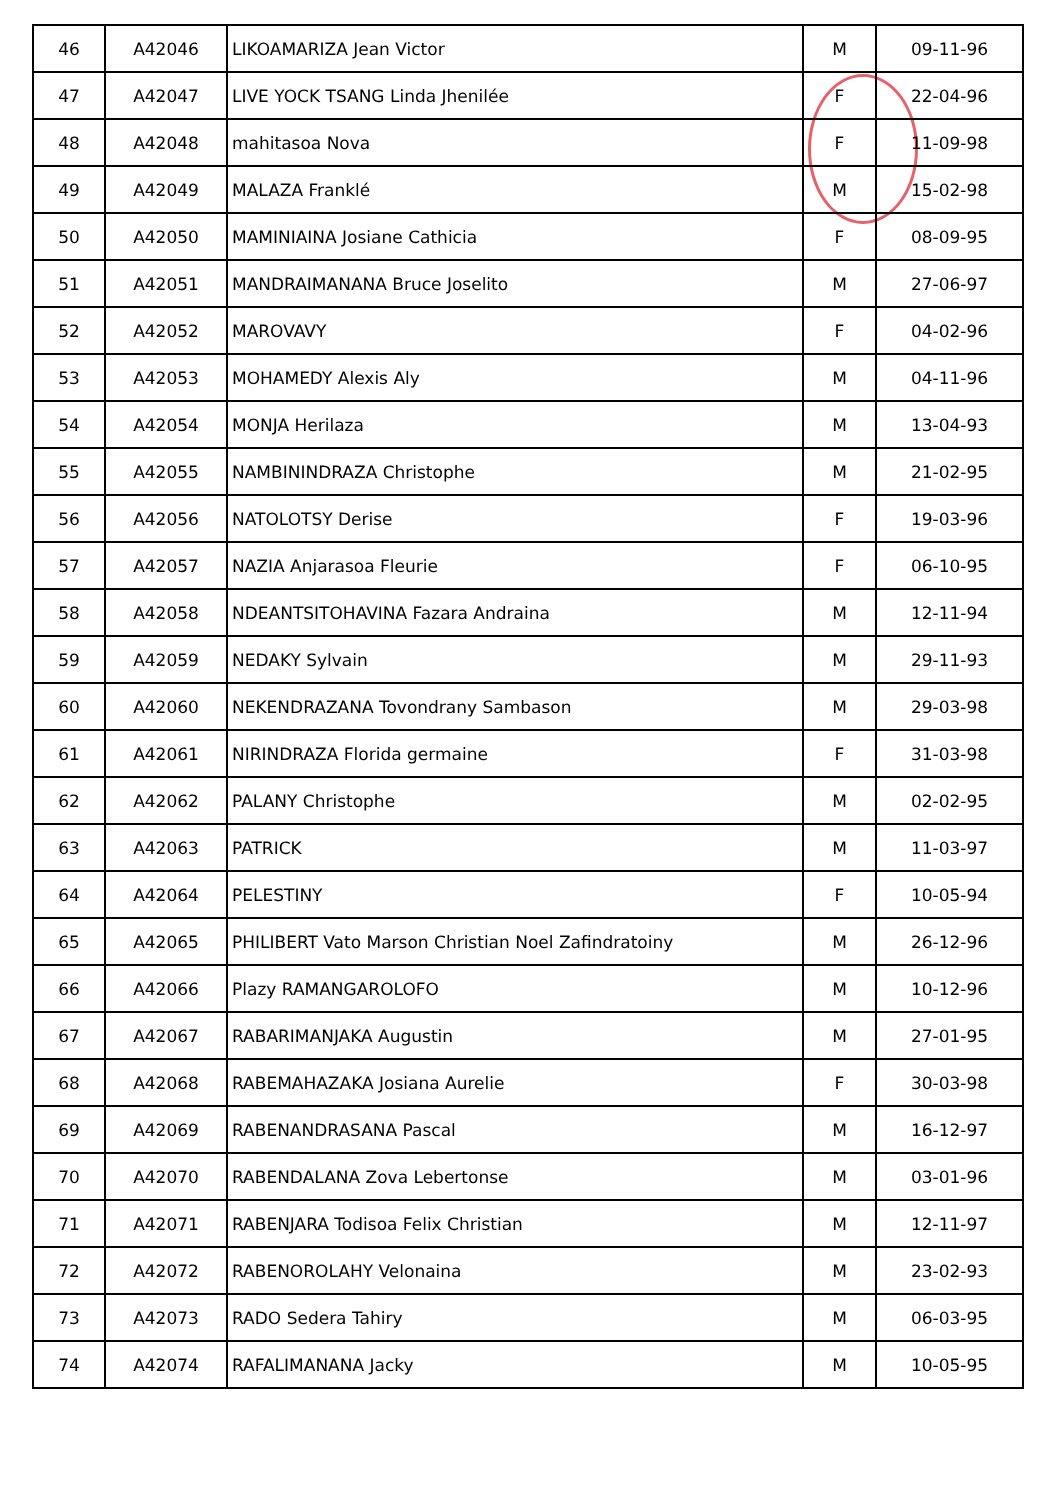| 46 | A42046 | LIKOAMARIZA Jean Victor | M | 09-11-96 |
| 47 | A42047 | LIVE YOCK TSANG Linda Jhenilée | F | 22-04-96 |
| 48 | A42048 | mahitasoa Nova | F | 11-09-98 |
| 49 | A42049 | MALAZA Franklé | M | 15-02-98 |
| 50 | A42050 | MAMINIAINA Josiane Cathicia | F | 08-09-95 |
| 51 | A42051 | MANDRAIMANANA Bruce Joselito | M | 27-06-97 |
| 52 | A42052 | MAROVAVY | F | 04-02-96 |
| 53 | A42053 | MOHAMEDY Alexis Aly | M | 04-11-96 |
| 54 | A42054 | MONJA Herilaza | M | 13-04-93 |
| 55 | A42055 | NAMBININDRAZA Christophe | M | 21-02-95 |
| 56 | A42056 | NATOLOTSY Derise | F | 19-03-96 |
| 57 | A42057 | NAZIA Anjarasoa Fleurie | F | 06-10-95 |
| 58 | A42058 | NDEANTSITOHAVINA Fazara Andraina | M | 12-11-94 |
| 59 | A42059 | NEDAKY Sylvain | M | 29-11-93 |
| 60 | A42060 | NEKENDRAZANA Tovondrany Sambason | M | 29-03-98 |
| 61 | A42061 | NIRINDRAZA Florida germaine | F | 31-03-98 |
| 62 | A42062 | PALANY Christophe | M | 02-02-95 |
| 63 | A42063 | PATRICK | M | 11-03-97 |
| 64 | A42064 | PELESTINY | F | 10-05-94 |
| 65 | A42065 | PHILIBERT Vato Marson Christian Noel Zafindratoiny | M | 26-12-96 |
| 66 | A42066 | Plazy RAMANGAROLOFO | M | 10-12-96 |
| 67 | A42067 | RABARIMANJAKA Augustin | M | 27-01-95 |
| 68 | A42068 | RABEMAHAZAKA Josiana Aurelie | F | 30-03-98 |
| 69 | A42069 | RABENANDRASANA Pascal | M | 16-12-97 |
| 70 | A42070 | RABENDALANA Zova Lebertonse | M | 03-01-96 |
| 71 | A42071 | RABENJARA Todisoa Felix Christian | M | 12-11-97 |
| 72 | A42072 | RABENOROLAHY Velonaina | M | 23-02-93 |
| 73 | A42073 | RADO Sedera Tahiry | M | 06-03-95 |
| 74 | A42074 | RAFALIMANANA Jacky | M | 10-05-95 |